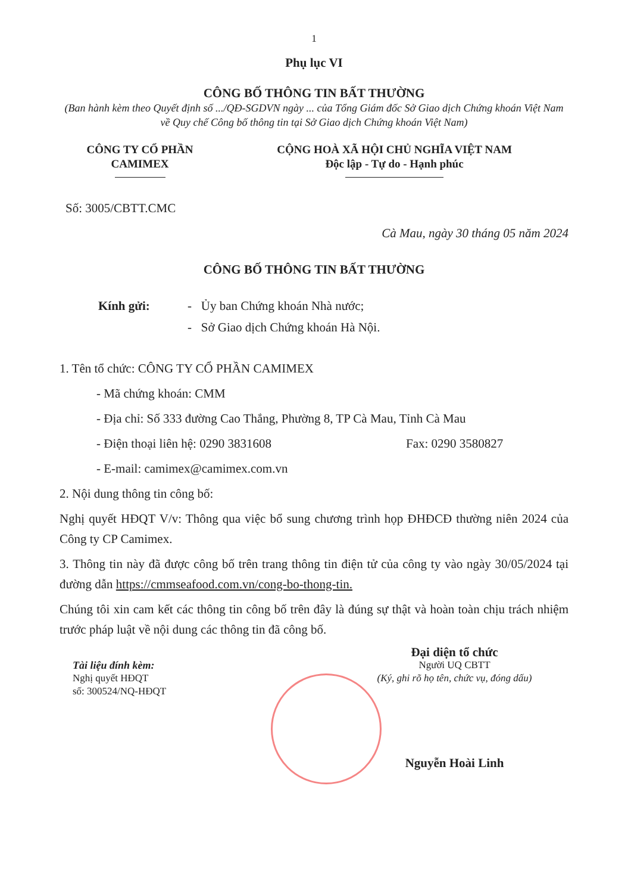1
Phụ lục VI
CÔNG BỐ THÔNG TIN BẤT THƯỜNG
(Ban hành kèm theo Quyết định số .../QĐ-SGDVN ngày ... của Tổng Giám đốc Sở Giao dịch Chứng khoán Việt Nam về Quy chế Công bố thông tin tại Sở Giao dịch Chứng khoán Việt Nam)
CÔNG TY CỔ PHẦN
CAMIMEX
CỘNG HOÀ XÃ HỘI CHỦ NGHĨA VIỆT NAM
Độc lập - Tự do - Hạnh phúc
Số: 3005/CBTT.CMC
Cà Mau, ngày 30 tháng 05 năm 2024
CÔNG BỐ THÔNG TIN BẤT THƯỜNG
Kính gửi: - Ủy ban Chứng khoán Nhà nước;
- Sở Giao dịch Chứng khoán Hà Nội.
1. Tên tổ chức: CÔNG TY CỔ PHẦN CAMIMEX
- Mã chứng khoán: CMM
- Địa chỉ: Số 333 đường Cao Thắng, Phường 8, TP Cà Mau, Tỉnh Cà Mau
- Điện thoại liên hệ: 0290 3831608 Fax: 0290 3580827
- E-mail: camimex@camimex.com.vn
2. Nội dung thông tin công bố:
Nghị quyết HĐQT V/v: Thông qua việc bổ sung chương trình họp ĐHĐCĐ thường niên 2024 của Công ty CP Camimex.
3. Thông tin này đã được công bố trên trang thông tin điện tử của công ty vào ngày 30/05/2024 tại đường dẫn https://cmmseafood.com.vn/cong-bo-thong-tin.
Chúng tôi xin cam kết các thông tin công bố trên đây là đúng sự thật và hoàn toàn chịu trách nhiệm trước pháp luật về nội dung các thông tin đã công bố.
Tài liệu đính kèm:
Nghị quyết HĐQT
số: 300524/NQ-HĐQT
Đại diện tổ chức
Người UQ CBTT
(Ký, ghi rõ họ tên, chức vụ, đóng dấu)
Nguyễn Hoài Linh